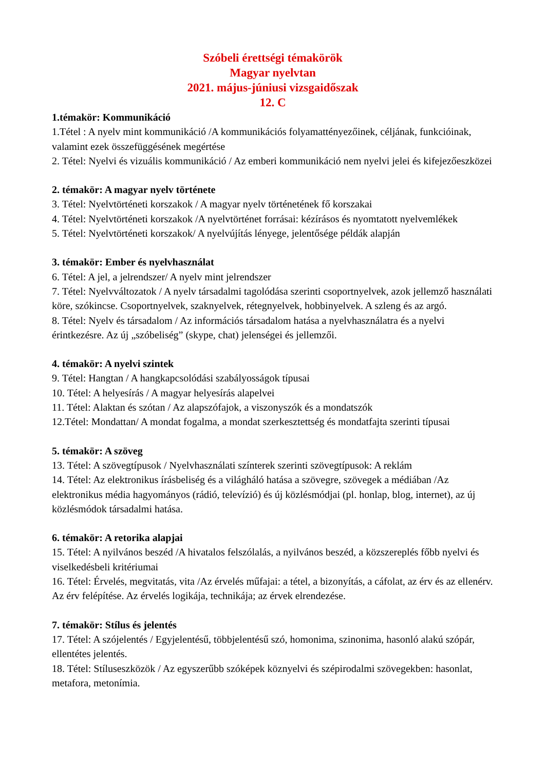Szóbeli érettségi témakörök
Magyar nyelvtan
2021. május-júniusi vizsgaidőszak
12. C
1.témakör: Kommunikáció
1.Tétel : A nyelv mint kommunikáció /A kommunikációs folyamattényezőinek, céljának, funkcióinak, valamint ezek összefüggésének megértése
2. Tétel: Nyelvi és vizuális kommunikáció / Az emberi kommunikáció nem nyelvi jelei és kifejezőeszközei
2. témakör: A magyar nyelv története
3. Tétel: Nyelvtörténeti korszakok / A magyar nyelv történetének fő korszakai
4. Tétel: Nyelvtörténeti korszakok /A nyelvtörténet forrásai: kézírásos és nyomtatott nyelvemlékek
5. Tétel: Nyelvtörténeti korszakok/ A nyelvújítás lényege, jelentősége példák alapján
3. témakör: Ember és nyelvhasználat
6. Tétel: A jel, a jelrendszer/ A nyelv mint jelrendszer
7. Tétel: Nyelvváltozatok / A nyelv társadalmi tagolódása szerinti csoportnyelvek, azok jellemző használati köre, szókincse. Csoportnyelvek, szaknyelvek, rétegnyelvek, hobbinyelvek. A szleng és az argó.
8. Tétel: Nyelv és társadalom / Az információs társadalom hatása a nyelvhasználatra és a nyelvi érintkezésre. Az új „szóbeliség” (skype, chat) jelenségei és jellemzői.
4. témakör: A nyelvi szintek
9. Tétel: Hangtan / A hangkapcsolódási szabályosságok típusai
10. Tétel: A helyesírás / A magyar helyesírás alapelvei
11. Tétel: Alaktan és szótan / Az alapszófajok, a viszonyszók és a mondatszók
12.Tétel: Mondattan/ A mondat fogalma, a mondat szerkesztettség és mondatfajta szerinti típusai
5. témakör: A szöveg
13. Tétel: A szövegtípusok / Nyelvhasználati színterek szerinti szövegtípusok: A reklám
14. Tétel: Az elektronikus írásbeliség és a világháló hatása a szövegre, szövegek a médiában /Az elektronikus média hagyományos (rádió, televízió) és új közlésmódjai (pl. honlap, blog, internet), az új közlésmódok társadalmi hatása.
6. témakör: A retorika alapjai
15. Tétel: A nyilvános beszéd /A hivatalos felszólalás, a nyilvános beszéd, a közszereplés főbb nyelvi és viselkedésbeli kritériumai
16. Tétel: Érvelés, megvitatás, vita /Az érvelés műfajai: a tétel, a bizonyítás, a cáfolat, az érv és az ellenérv. Az érv felépítése. Az érvelés logikája, technikája; az érvek elrendezése.
7. témakör: Stílus és jelentés
17. Tétel: A szójelentés / Egyjelentésű, többjelentésű szó, homonima, szinonima, hasonló alakú szópár, ellentétes jelentés.
18. Tétel: Stíluseszközök / Az egyszerűbb szóképek köznyelvi és szépirodalmi szövegekben: hasonlat, metafora, metonímia.